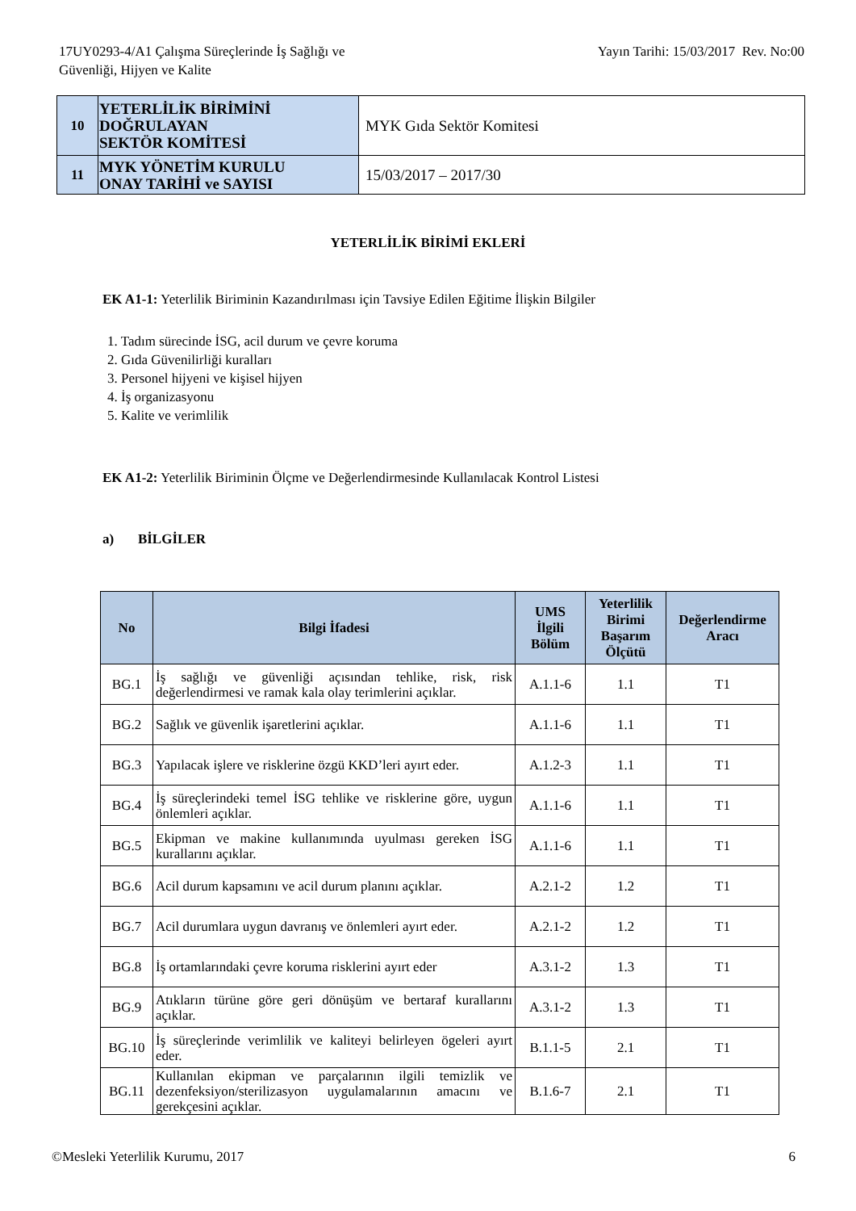17UY0293-4/A1 Çalışma Süreçlerinde İş Sağlığı ve
Güvenliği, Hijyen ve Kalite
Yayın Tarihi: 15/03/2017 Rev. No:00
| 10 | YETERLİLİK BİRİMİNİ DOĞRULAYAN SEKTÖR KOMİTESİ | MYK Gıda Sektör Komitesi |
| 11 | MYK YÖNETİM KURULU ONAY TARİHİ ve SAYISI | 15/03/2017 – 2017/30 |
YETERLİLİK BİRİMİ EKLERİ
EK A1-1: Yeterlilik Biriminin Kazandırılması için Tavsiye Edilen Eğitime İlişkin Bilgiler
1. Tadım sürecinde İSG, acil durum ve çevre koruma
2. Gıda Güvenilirliği kuralları
3. Personel hijyeni ve kişisel hijyen
4. İş organizasyonu
5. Kalite ve verimlilik
EK A1-2: Yeterlilik Biriminin Ölçme ve Değerlendirmesinde Kullanılacak Kontrol Listesi
a) BİLGİLER
| No | Bilgi İfadesi | UMS İlgili Bölüm | Yeterlilik Birimi Başarım Ölçütü | Değerlendirme Aracı |
| --- | --- | --- | --- | --- |
| BG.1 | İş sağlığı ve güvenliği açısından tehlike, risk, risk değerlendirmesi ve ramak kala olay terimlerini açıklar. | A.1.1-6 | 1.1 | T1 |
| BG.2 | Sağlık ve güvenlik işaretlerini açıklar. | A.1.1-6 | 1.1 | T1 |
| BG.3 | Yapılacak işlere ve risklerine özgü KKD’leri ayırt eder. | A.1.2-3 | 1.1 | T1 |
| BG.4 | İş süreçlerindeki temel İSG tehlike ve risklerine göre, uygun önlemleri açıklar. | A.1.1-6 | 1.1 | T1 |
| BG.5 | Ekipman ve makine kullanımında uyulması gereken İSG kurallarını açıklar. | A.1.1-6 | 1.1 | T1 |
| BG.6 | Acil durum kapsamını ve acil durum planını açıklar. | A.2.1-2 | 1.2 | T1 |
| BG.7 | Acil durumlara uygun davranış ve önlemleri ayırt eder. | A.2.1-2 | 1.2 | T1 |
| BG.8 | İş ortamlarındaki çevre koruma risklerini ayırt eder | A.3.1-2 | 1.3 | T1 |
| BG.9 | Atıkların türüne göre geri dönüşüm ve bertaraf kurallarını açıklar. | A.3.1-2 | 1.3 | T1 |
| BG.10 | İş süreçlerinde verimlilik ve kaliteyi belirleyen ögeleri ayırt eder. | B.1.1-5 | 2.1 | T1 |
| BG.11 | Kullanılan ekipman ve parçalarının ilgili temizlik ve dezenfeksiyon/sterilizasyon uygulamalarının amacını ve gerekçesini açıklar. | B.1.6-7 | 2.1 | T1 |
©Mesleki Yeterlilik Kurumu, 2017 6